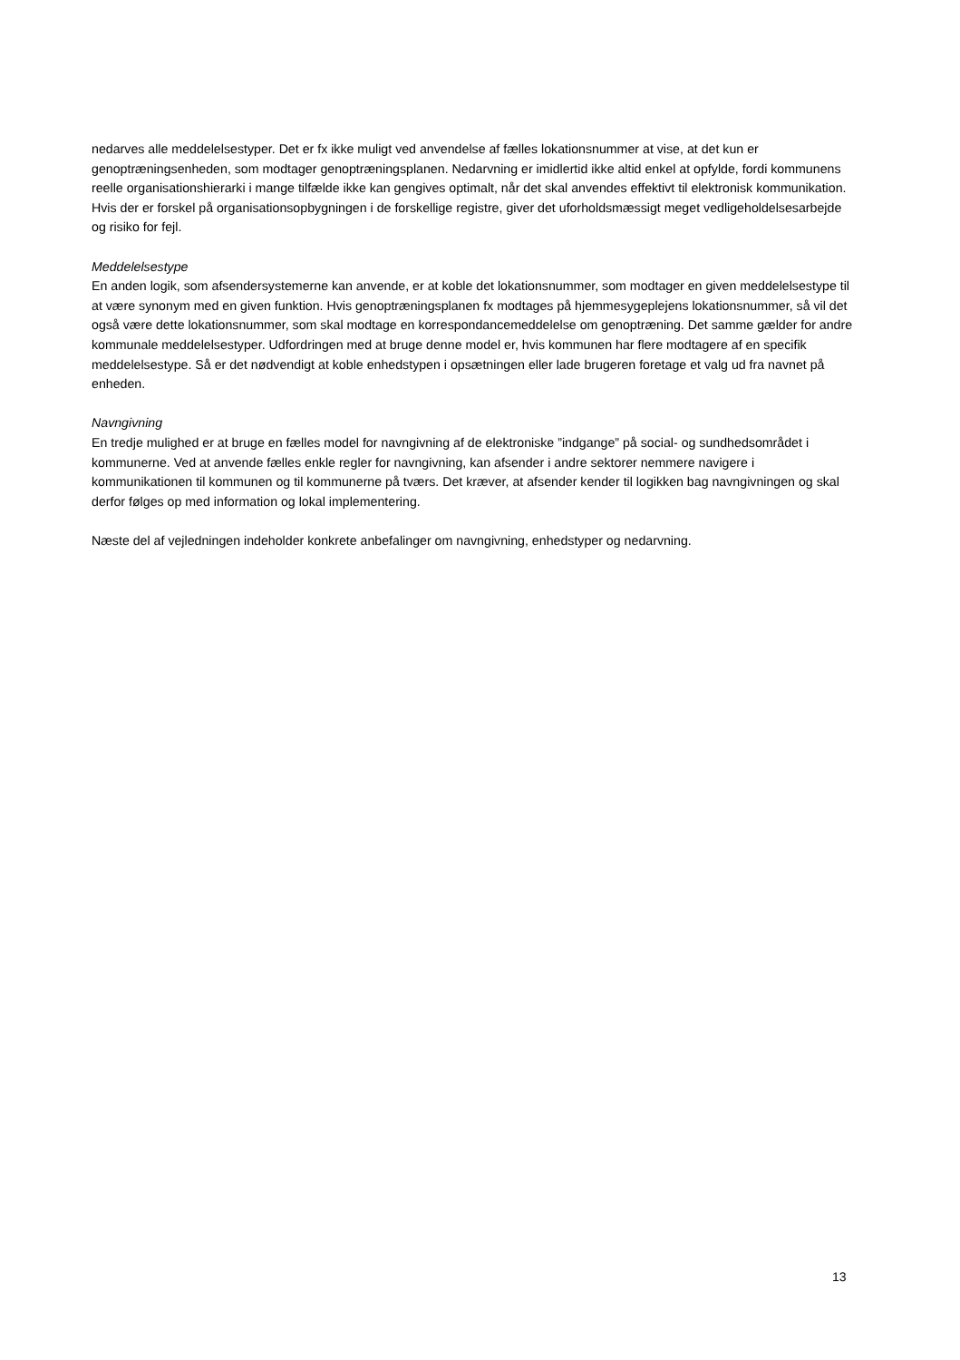nedarves alle meddelelsestyper. Det er fx ikke muligt ved anvendelse af fælles lokationsnummer at vise, at det kun er genoptræningsenheden, som modtager genoptræningsplanen. Nedarvning er imidlertid ikke altid enkel at opfylde, fordi kommunens reelle organisationshierarki i mange tilfælde ikke kan gengives optimalt, når det skal anvendes effektivt til elektronisk kommunikation. Hvis der er forskel på organisationsopbygningen i de forskellige registre, giver det uforholdsmæssigt meget vedligeholdelsesarbejde og risiko for fejl.
Meddelelsestype
En anden logik, som afsendersystemerne kan anvende, er at koble det lokationsnummer, som modtager en given meddelelsestype til at være synonym med en given funktion. Hvis genoptræningsplanen fx modtages på hjemmesygeplejens lokationsnummer, så vil det også være dette lokationsnummer, som skal modtage en korrespondancemeddelelse om genoptræning. Det samme gælder for andre kommunale meddelelsestyper. Udfordringen med at bruge denne model er, hvis kommunen har flere modtagere af en specifik meddelelsestype. Så er det nødvendigt at koble enhedstypen i opsætningen eller lade brugeren foretage et valg ud fra navnet på enheden.
Navngivning
En tredje mulighed er at bruge en fælles model for navngivning af de elektroniske ”indgange” på social- og sundhedsområdet i kommunerne. Ved at anvende fælles enkle regler for navngivning, kan afsender i andre sektorer nemmere navigere i kommunikationen til kommunen og til kommunerne på tværs. Det kræver, at afsender kender til logikken bag navngivningen og skal derfor følges op med information og lokal implementering.
Næste del af vejledningen indeholder konkrete anbefalinger om navngivning, enhedstyper og nedarvning.
13